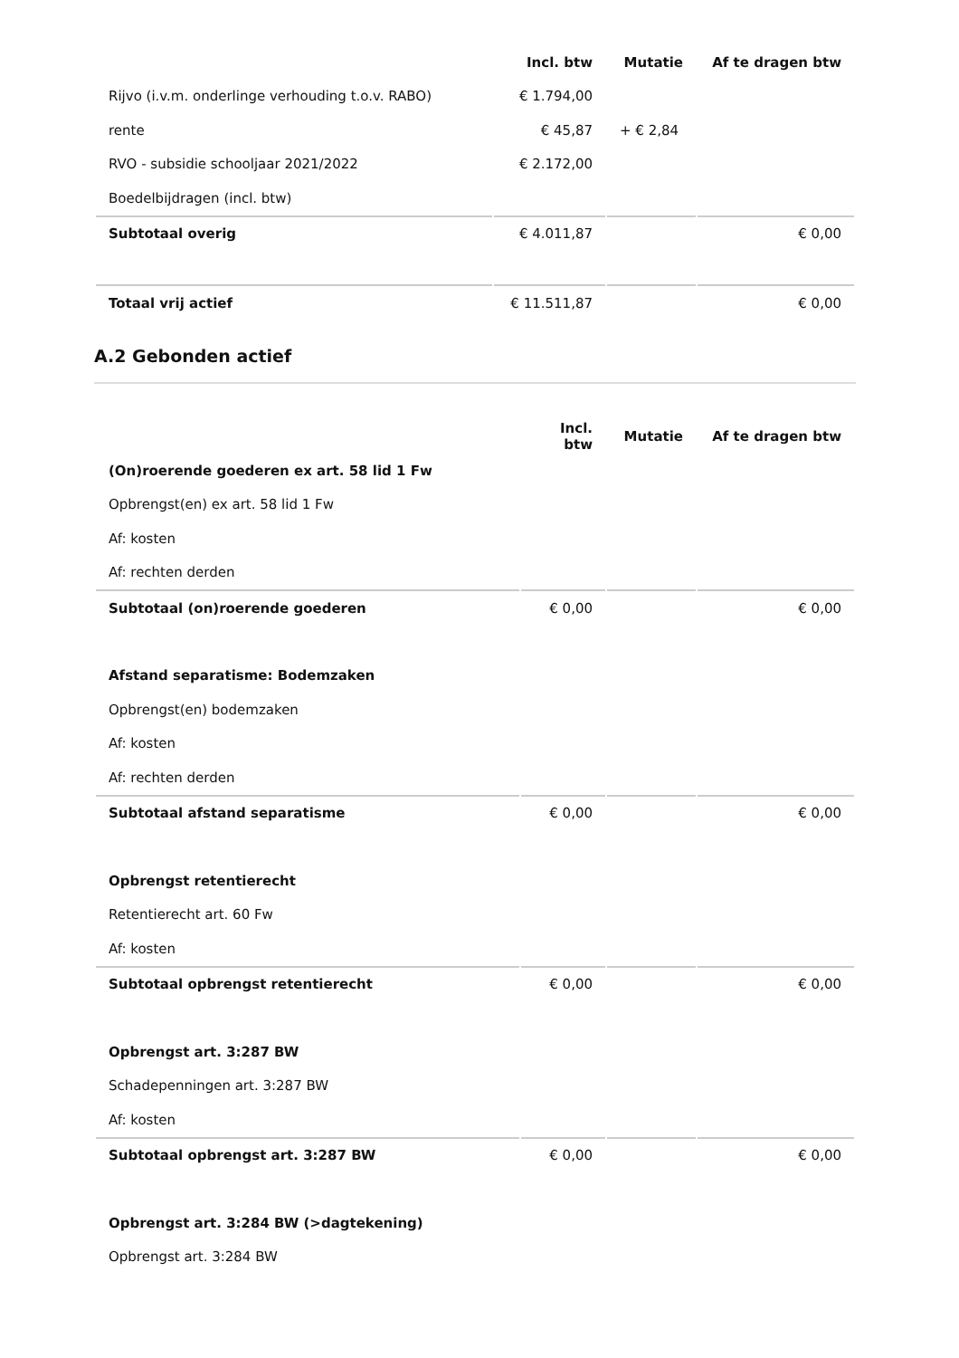| | Incl. btw | Mutatie | Af te dragen btw |
| --- | --- | --- | --- |
| Rijvo (i.v.m. onderlinge verhouding t.o.v. RABO) | € 1.794,00 | | |
| rente | € 45,87 | + € 2,84 | |
| RVO - subsidie schooljaar 2021/2022 | € 2.172,00 | | |
| Boedelbijdragen (incl. btw) | | | |
| Subtotaal overig | € 4.011,87 | | € 0,00 |
| Totaal vrij actief | € 11.511,87 | | € 0,00 |
A.2 Gebonden actief
| | Incl. btw | Mutatie | Af te dragen btw |
| --- | --- | --- | --- |
| (On)roerende goederen ex art. 58 lid 1 Fw | | | |
| Opbrengst(en) ex art. 58 lid 1 Fw | | | |
| Af: kosten | | | |
| Af: rechten derden | | | |
| Subtotaal (on)roerende goederen | € 0,00 | | € 0,00 |
| Afstand separatisme: Bodemzaken | | | |
| Opbrengst(en) bodemzaken | | | |
| Af: kosten | | | |
| Af: rechten derden | | | |
| Subtotaal afstand separatisme | € 0,00 | | € 0,00 |
| Opbrengst retentierecht | | | |
| Retentierecht art. 60 Fw | | | |
| Af: kosten | | | |
| Subtotaal opbrengst retentierecht | € 0,00 | | € 0,00 |
| Opbrengst art. 3:287 BW | | | |
| Schadepenningen art. 3:287 BW | | | |
| Af: kosten | | | |
| Subtotaal opbrengst art. 3:287 BW | € 0,00 | | € 0,00 |
| Opbrengst art. 3:284 BW (>dagtekening) | | | |
| Opbrengst art. 3:284 BW | | | |